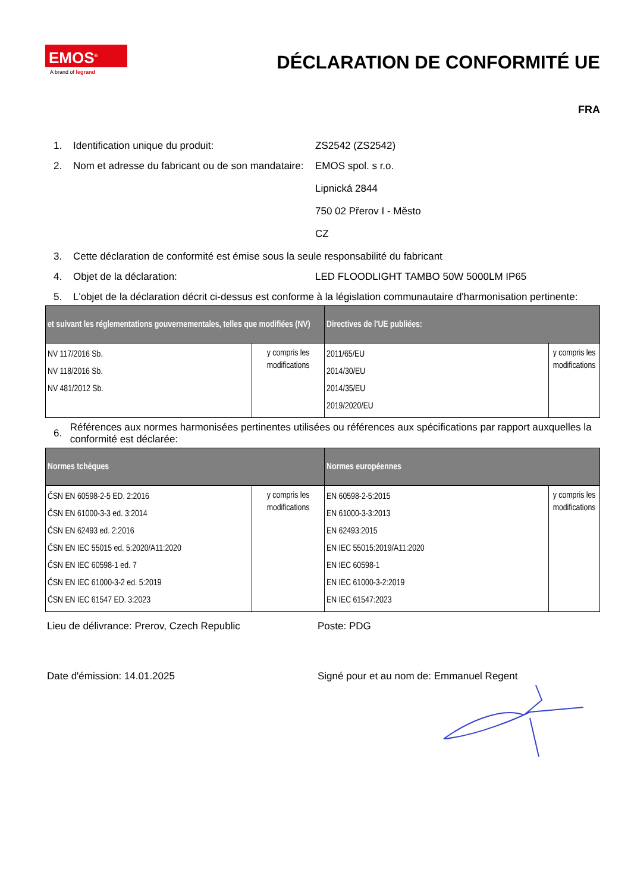EMOS<sup>®</sup>
A brand of legrand
DÉCLARATION DE CONFORMITÉ UE
FRA
1. Identification unique du produit: ZS2542 (ZS2542)
2. Nom et adresse du fabricant ou de son mandataire:
EMOS spol. s r.o.
Lipnická 2844
750 02 Přerov I - Město
CZ
3. Cette déclaration de conformité est émise sous la seule responsabilité du fabricant
4. Objet de la déclaration: LED FLOODLIGHT TAMBO 50W 5000LM IP65
5. L'objet de la déclaration décrit ci-dessus est conforme à la législation communautaire d'harmonisation pertinente:
| et suivant les réglementations gouvernementales, telles que modifiées (NV) | | Directives de l'UE publiées: | |
| --- | --- | --- | --- |
| NV 117/2016 Sb. NV 118/2016 Sb. NV 481/2012 Sb. | y compris les modifications | 2011/65/EU 2014/30/EU 2014/35/EU 2019/2020/EU | y compris les modifications |
6.
Références aux normes harmonisées pertinentes utilisées ou références aux spécifications par rapport auxquelles la conformité est déclarée:
| Normes tchèques | | Normes européennes | |
| --- | --- | --- | --- |
| ČSN EN 60598-2-5 ED. 2:2016 ČSN EN 61000-3-3 ed. 3:2014 ČSN EN 62493 ed. 2:2016 ČSN EN IEC 55015 ed. 5:2020/A11:2020 ČSN EN IEC 60598-1 ed. 7 ČSN EN IEC 61000-3-2 ed. 5:2019 ČSN EN IEC 61547 ED. 3:2023 | y compris les modifications | EN 60598-2-5:2015 EN 61000-3-3:2013 EN 62493:2015 EN IEC 55015:2019/A11:2020 EN IEC 60598-1 EN IEC 61000-3-2:2019 EN IEC 61547:2023 | y compris les modifications |
Lieu de délivrance: Prerov, Czech Republic Poste: PDG
Date d'émission: 14.01.2025 Signé pour et au nom de: Emmanuel Regent